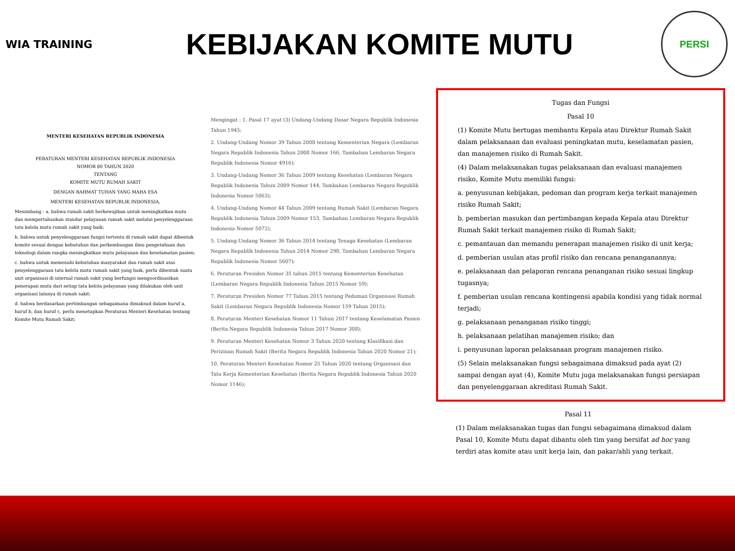WIA TRAINING
KEBIJAKAN KOMITE MUTU
PERSI
MENTERI KESEHATAN REPUBLIK INDONESIA
PERATURAN MENTERI KESEHATAN REPUBLIK INDONESIA
NOMOR 80 TAHUN 2020
TENTANG
KOMITE MUTU RUMAH SAKIT
DENGAN RAHMAT TUHAN YANG MAHA ESA
MENTERI KESEHATAN REPUBLIK INDONESIA,
Menimbang : a. bahwa rumah sakit berkewajiban untuk meningkatkan mutu dan mempertahankan standar pelayanan rumah sakit melalui penyelenggaraan tata kelola mutu rumah sakit yang baik;
b. bahwa untuk penyelenggaraan fungsi tertentu di rumah sakit dapat dibentuk komite sesuai dengan kebutuhan dan perkembangan ilmu pengetahuan dan teknologi dalam rangka meningkatkan mutu pelayanan dan keselamatan pasien;
c. bahwa untuk memenuhi kebutuhan masyarakat dan rumah sakit atas penyelenggaraan tata kelola mutu rumah sakit yang baik, perlu dibentuk suatu unit organisasi di internal rumah sakit yang berfungsi mengoordinasikan penerapan mutu dari setiap tata kelola pelayanan yang dilakukan oleh unit organisasi lainnya di rumah sakit;
d. bahwa berdasarkan pertimbangan sebagaimana dimaksud dalam huruf a, huruf b, dan huruf c, perlu menetapkan Peraturan Menteri Kesehatan tentang Komite Mutu Rumah Sakit;
Mengingat : 1. Pasal 17 ayat (3) Undang-Undang Dasar Negara Republik Indonesia Tahun 1945;
2. Undang-Undang Nomor 39 Tahun 2008 tentang Kementerian Negara (Lembaran Negara Republik Indonesia Tahun 2008 Nomor 166, Tambahan Lembaran Negara Republik Indonesia Nomor 4916);
3. Undang-Undang Nomor 36 Tahun 2009 tentang Kesehatan (Lembaran Negara Republik Indonesia Tahun 2009 Nomor 144, Tambahan Lembaran Negara Republik Indonesia Nomor 5063);
4. Undang-Undang Nomor 44 Tahun 2009 tentang Rumah Sakit (Lembaran Negara Republik Indonesia Tahun 2009 Nomor 153, Tambahan Lembaran Negara Republik Indonesia Nomor 5072);
5. Undang-Undang Nomor 36 Tahun 2014 tentang Tenaga Kesehatan (Lembaran Negara Republik Indonesia Tahun 2014 Nomor 298, Tambahan Lembaran Negara Republik Indonesia Nomor 5607);
6. Peraturan Presiden Nomor 35 tahun 2015 tentang Kementerian Kesehatan (Lembaran Negara Republik Indonesia Tahun 2015 Nomor 59);
7. Peraturan Presiden Nomor 77 Tahun 2015 tentang Pedoman Organisasi Rumah Sakit (Lembaran Negara Republik Indonesia Nomor 159 Tahun 2015);
8. Peraturan Menteri Kesehatan Nomor 11 Tahun 2017 tentang Keselamatan Pasien (Berita Negara Republik Indonesia Tahun 2017 Nomor 308);
9. Peraturan Menteri Kesehatan Nomor 3 Tahun 2020 tentang Klasifikasi dan Perizinan Rumah Sakit (Berita Negara Republik Indonesia Tahun 2020 Nomor 21);
10. Peraturan Menteri Kesehatan Nomor 25 Tahun 2020 tentang Organisasi dan Tata Kerja Kementerian Kesehatan (Berita Negara Republik Indonesia Tahun 2020 Nomor 1146);
Tugas dan Fungsi
Pasal 10
(1) Komite Mutu bertugas membantu Kepala atau Direktur Rumah Sakit dalam pelaksanaan dan evaluasi peningkatan mutu, keselamatan pasien, dan manajemen risiko di Rumah Sakit.
(4) Dalam melaksanakan tugas pelaksanaan dan evaluasi manajemen risiko, Komite Mutu memiliki fungsi:
a. penyusunan kebijakan, pedoman dan program kerja terkait manajemen risiko Rumah Sakit;
b. pemberian masukan dan pertimbangan kepada Kepala atau Direktur Rumah Sakit terkait manajemen risiko di Rumah Sakit;
c. pemantauan dan memandu penerapan manajemen risiko di unit kerja;
d. pemberian usulan atas profil risiko dan rencana penanganannya;
e. pelaksanaan dan pelaporan rencana penanganan risiko sesuai lingkup tugasnya;
f. pemberian usulan rencana kontingensi apabila kondisi yang tidak normal terjadi;
g. pelaksanaan penanganan risiko tinggi;
h. pelaksanaan pelatihan manajemen risiko; dan
i. penyusunan laporan pelaksanaan program manajemen risiko.
(5) Selain melaksanakan fungsi sebagaimana dimaksud pada ayat (2) sampai dengan ayat (4), Komite Mutu juga melaksanakan fungsi persiapan dan penyelenggaraan akreditasi Rumah Sakit.
Pasal 11
(1) Dalam melaksanakan tugas dan fungsi sebagaimana dimaksud dalam Pasal 10, Komite Mutu dapat dibantu oleh tim yang bersifat ad hoc yang terdiri atas komite atau unit kerja lain, dan pakar/ahli yang terkait.